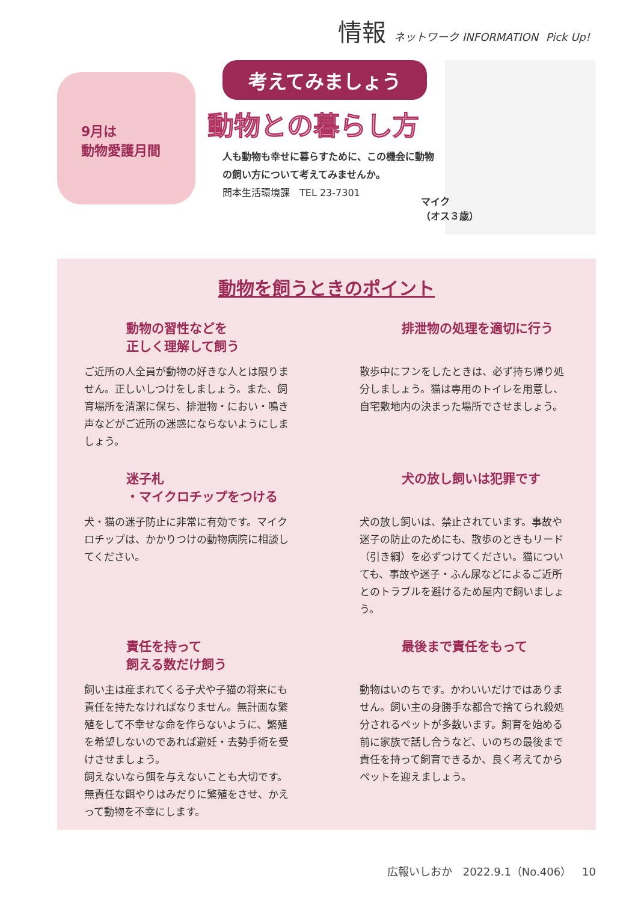情報 ネットワーク INFORMATION Pick Up!
9月は
動物愛護月間
考えてみましょう
動物との暮らし方
人も動物も幸せに暮らすために、この機会に動物の飼い方について考えてみませんか。
問本生活環境課　TEL 23-7301
マイク
（オス３歳）
動物を飼うときのポイント
動物の習性などを
正しく理解して飼う
ご近所の人全員が動物の好きな人とは限りません。正しいしつけをしましょう。また、飼育場所を清潔に保ち、排泄物・におい・鳴き声などがご近所の迷惑にならないようにしましょう。
排泄物の処理を適切に行う
散歩中にフンをしたときは、必ず持ち帰り処分しましょう。猫は専用のトイレを用意し、自宅敷地内の決まった場所でさせましょう。
迷子札
・マイクロチップをつける
犬・猫の迷子防止に非常に有効です。マイクロチップは、かかりつけの動物病院に相談してください。
犬の放し飼いは犯罪です
犬の放し飼いは、禁止されています。事故や迷子の防止のためにも、散歩のときもリード（引き綱）を必ずつけてください。猫についても、事故や迷子・ふん尿などによるご近所とのトラブルを避けるため屋内で飼いましょう。
責任を持って
飼える数だけ飼う
飼い主は産まれてくる子犬や子猫の将来にも責任を持たなければなりません。無計画な繁殖をして不幸せな命を作らないように、繁殖を希望しないのであれば避妊・去勢手術を受けさせましょう。
飼えないなら餌を与えないことも大切です。無責任な餌やりはみだりに繁殖をさせ、かえって動物を不幸にします。
最後まで責任をもって
動物はいのちです。かわいいだけではありません。飼い主の身勝手な都合で捨てられ殺処分されるペットが多数います。飼育を始める前に家族で話し合うなど、いのちの最後まで責任を持って飼育できるか、良く考えてからペットを迎えましょう。
広報いしおか　2022.9.1（No.406）　10